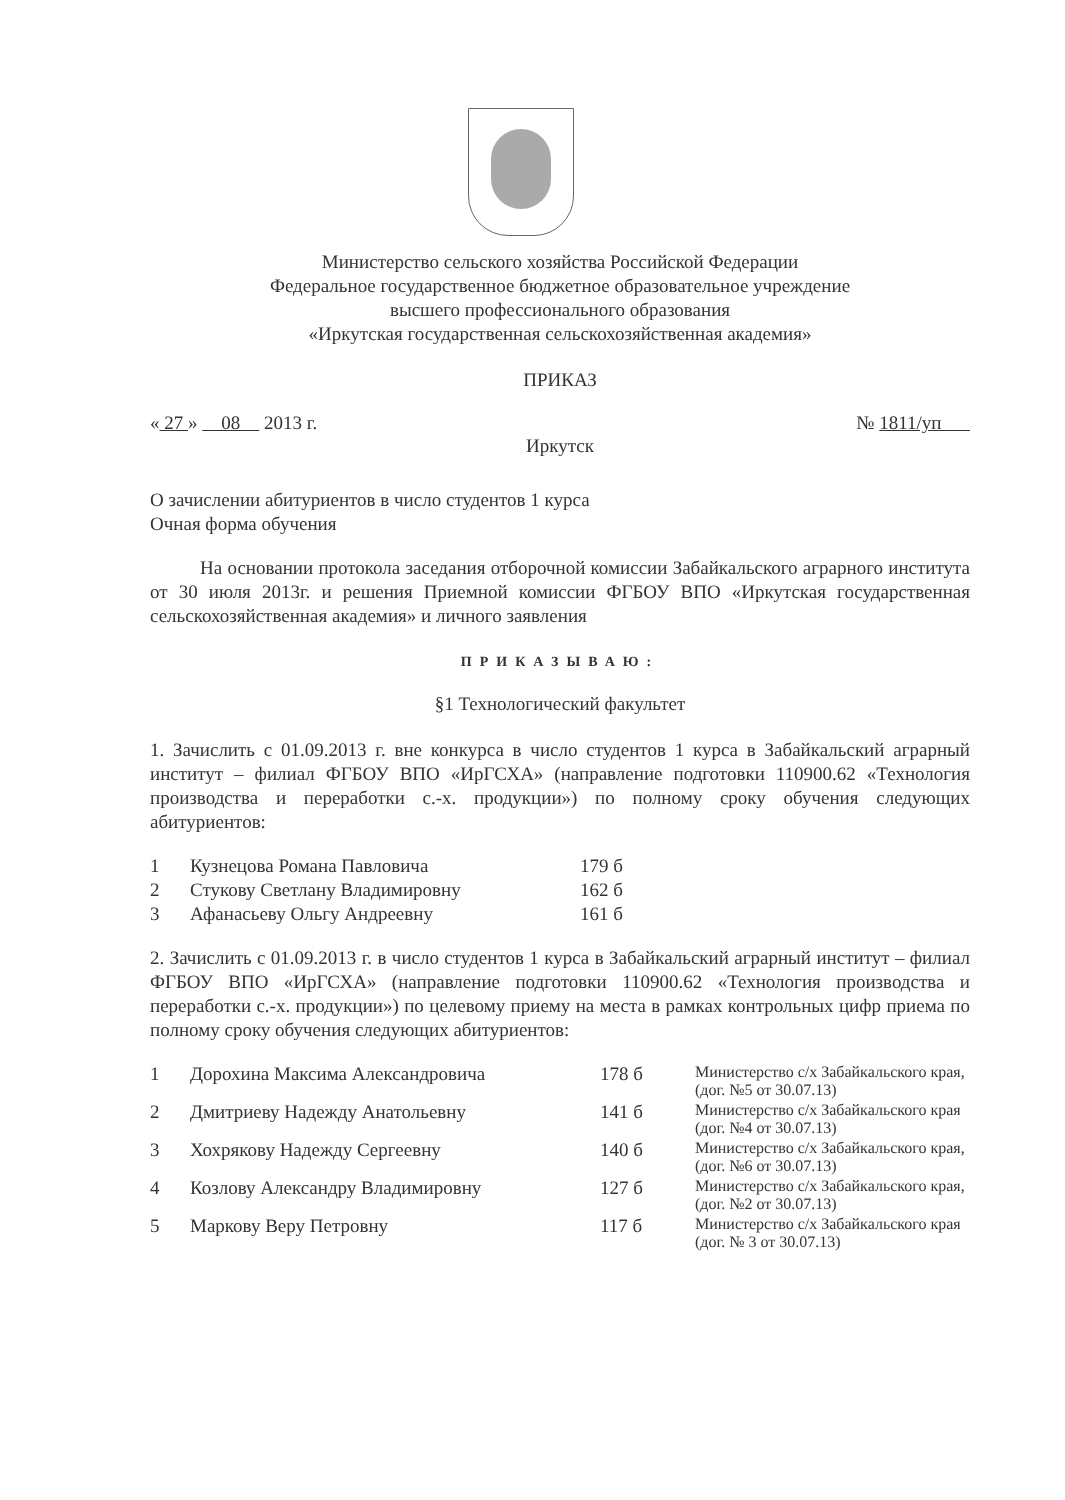Министерство сельского хозяйства Российской Федерации
Федеральное государственное бюджетное образовательное учреждение
высшего профессионального образования
«Иркутская государственная сельскохозяйственная академия»
ПРИКАЗ
« 27 » 08 2013 г. № 1811/уп
Иркутск
О зачислении абитуриентов в число студентов 1 курса
Очная форма обучения
На основании протокола заседания отборочной комиссии Забайкальского аграрного института от 30 июля 2013г. и решения Приемной комиссии ФГБОУ ВПО «Иркутская государственная сельскохозяйственная академия» и личного заявления
ПРИКАЗЫВАЮ:
§1 Технологический факультет
1. Зачислить с 01.09.2013 г. вне конкурса в число студентов 1 курса в Забайкальский аграрный институт – филиал ФГБОУ ВПО «ИрГСХА» (направление подготовки 110900.62 «Технология производства и переработки с.-х. продукции») по полному сроку обучения следующих абитуриентов:
| 1 | Кузнецова Романа Павловича | 179 б |
| 2 | Стукову Светлану Владимировну | 162 б |
| 3 | Афанасьеву Ольгу Андреевну | 161 б |
2. Зачислить с 01.09.2013 г. в число студентов 1 курса в Забайкальский аграрный институт – филиал ФГБОУ ВПО «ИрГСХА» (направление подготовки 110900.62 «Технология производства и переработки с.-х. продукции») по целевому приему на места в рамках контрольных цифр приема по полному сроку обучения следующих абитуриентов:
| 1 | Дорохина Максима Александровича | 178 б | Министерство с/х Забайкальского края, (дог. №5 от 30.07.13) |
| 2 | Дмитриеву Надежду Анатольевну | 141 б | Министерство с/х Забайкальского края (дог. №4 от 30.07.13) |
| 3 | Хохрякову Надежду Сергеевну | 140 б | Министерство с/х Забайкальского края, (дог. №6 от 30.07.13) |
| 4 | Козлову Александру Владимировну | 127 б | Министерство с/х Забайкальского края, (дог. №2 от 30.07.13) |
| 5 | Маркову Веру Петровну | 117 б | Министерство с/х Забайкальского края (дог. № 3 от 30.07.13) |